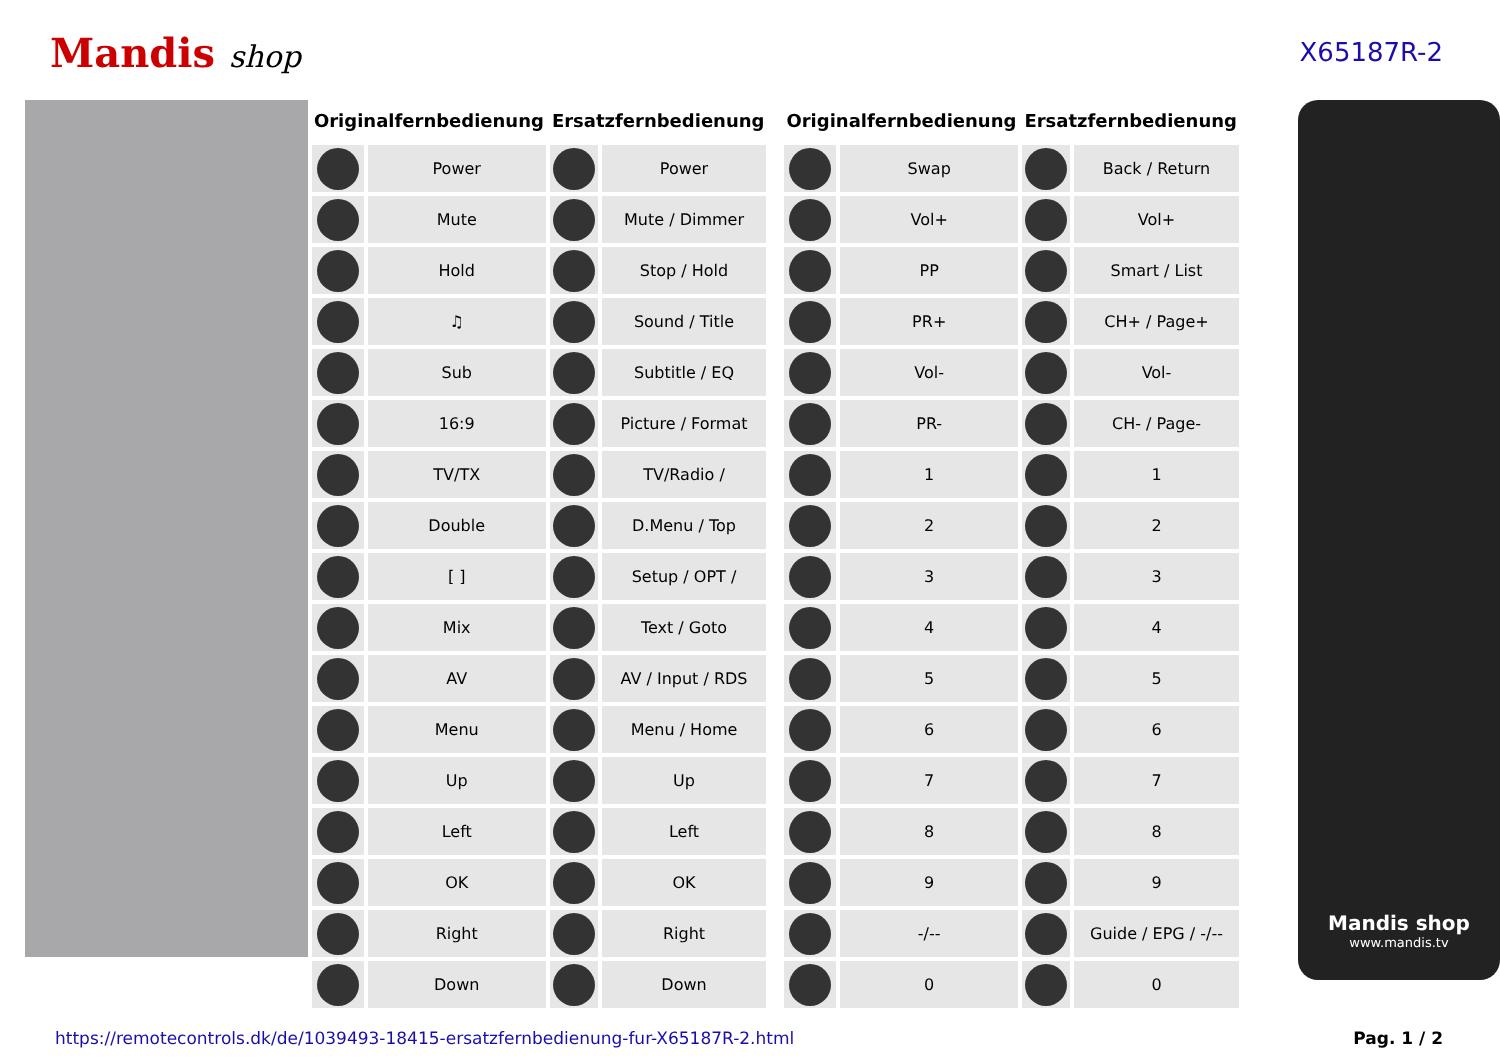Mandis shop
X65187R-2
| Originalfernbedienung | | Ersatzfernbedienung | |
| --- | --- | --- | --- |
| | Power | | Power |
| | Mute | | Mute / Dimmer |
| | Hold | | Stop / Hold |
| | ♫ | | Sound / Title |
| | Sub | | Subtitle / EQ |
| | 16:9 | | Picture / Format |
| | TV/TX | | TV/Radio / |
| | Double | | D.Menu / Top |
| | [ ] | | Setup / OPT / |
| | Mix | | Text / Goto |
| | AV | | AV / Input / RDS |
| | Menu | | Menu / Home |
| | Up | | Up |
| | Left | | Left |
| | OK | | OK |
| | Right | | Right |
| | Down | | Down |
| Originalfernbedienung | | Ersatzfernbedienung | |
| --- | --- | --- | --- |
| | Swap | | Back / Return |
| | Vol+ | | Vol+ |
| | PP | | Smart / List |
| | PR+ | | CH+ / Page+ |
| | Vol- | | Vol- |
| | PR- | | CH- / Page- |
| | 1 | | 1 |
| | 2 | | 2 |
| | 3 | | 3 |
| | 4 | | 4 |
| | 5 | | 5 |
| | 6 | | 6 |
| | 7 | | 7 |
| | 8 | | 8 |
| | 9 | | 9 |
| | -/-- | | Guide / EPG / -/-- |
| | 0 | | 0 |
Mandis shop
www.mandis.tv
https://remotecontrols.dk/de/1039493-18415-ersatzfernbedienung-fur-X65187R-2.html Pag. 1 / 2